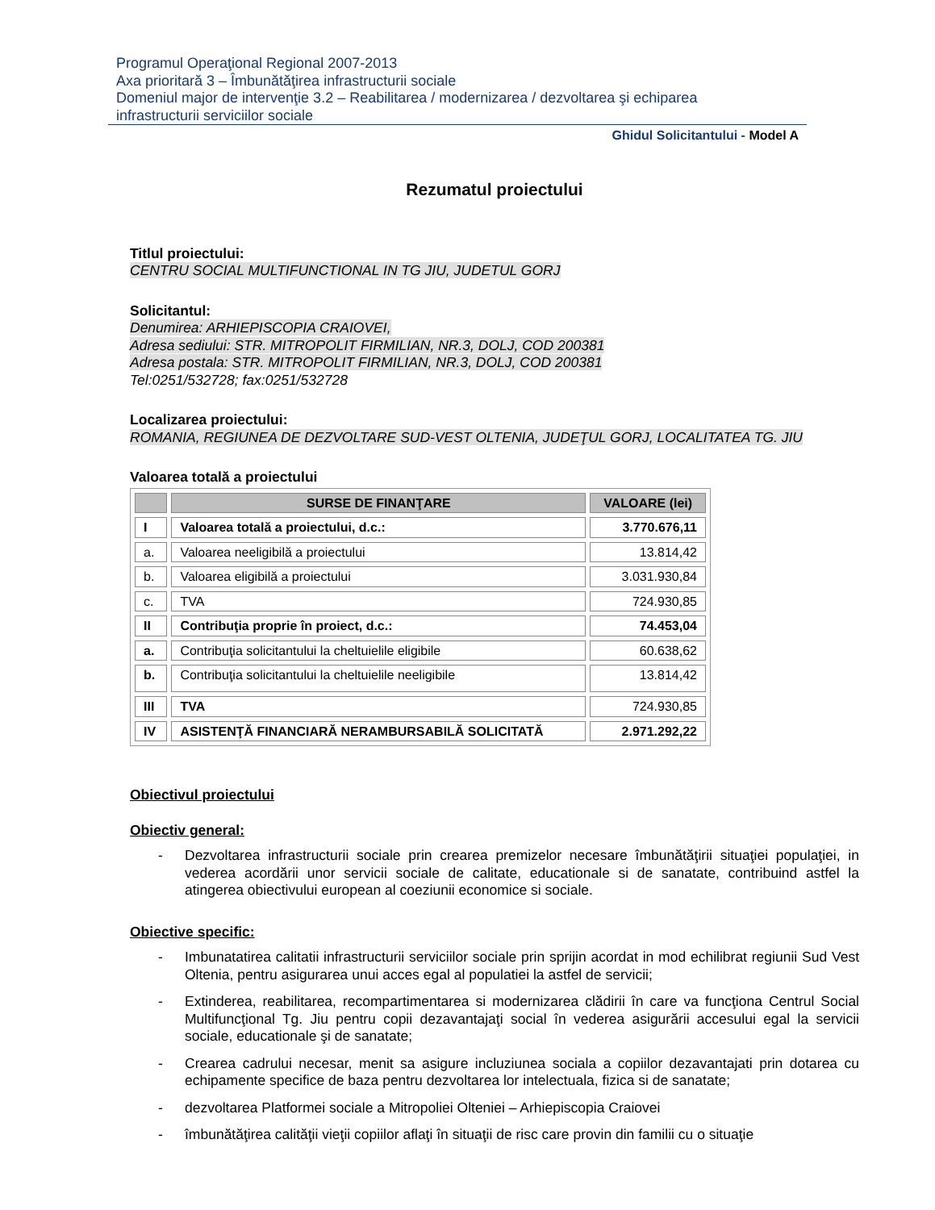Programul Operaţional Regional 2007-2013
Axa prioritară 3 – Îmbunătăţirea infrastructurii sociale
Domeniul major de intervenţie 3.2 – Reabilitarea / modernizarea / dezvoltarea şi echiparea
infrastructurii serviciilor sociale
Ghidul Solicitantului - Model A
Rezumatul proiectului
Titlul proiectului:
CENTRU SOCIAL MULTIFUNCTIONAL IN TG JIU, JUDETUL GORJ
Solicitantul:
Denumirea: ARHIEPISCOPIA CRAIOVEI,
Adresa sediului: STR. MITROPOLIT FIRMILIAN, NR.3, DOLJ, COD 200381
Adresa postala: STR. MITROPOLIT FIRMILIAN, NR.3, DOLJ, COD 200381
Tel:0251/532728; fax:0251/532728
Localizarea proiectului:
ROMANIA, REGIUNEA DE DEZVOLTARE SUD-VEST OLTENIA, JUDEŢUL GORJ, LOCALITATEA TG. JIU
Valoarea totală a proiectului
| | SURSE DE FINANŢARE | VALOARE (lei) |
| --- | --- | --- |
| I | Valoarea totală a proiectului, d.c.: | 3.770.676,11 |
| a. | Valoarea neeligibilă a proiectului | 13.814,42 |
| b. | Valoarea eligibilă a proiectului | 3.031.930,84 |
| c. | TVA | 724.930,85 |
| II | Contribuţia proprie în proiect, d.c.: | 74.453,04 |
| a. | Contribuţia solicitantului la cheltuielile eligibile | 60.638,62 |
| b. | Contribuţia solicitantului la cheltuielile neeligibile | 13.814,42 |
| III | TVA | 724.930,85 |
| IV | ASISTENŢĂ FINANCIARĂ NERAMBURSABILĂ SOLICITATĂ | 2.971.292,22 |
Obiectivul proiectului
Obiectiv general:
- Dezvoltarea infrastructurii sociale prin crearea premizelor necesare îmbunătăţirii situaţiei populaţiei, in vederea acordării unor servicii sociale de calitate, educationale si de sanatate, contribuind astfel la atingerea obiectivului european al coeziunii economice si sociale.
Obiective specific:
- Imbunatatirea calitatii infrastructurii serviciilor sociale prin sprijin acordat in mod echilibrat regiunii Sud Vest Oltenia, pentru asigurarea unui acces egal al populatiei la astfel de servicii;
- Extinderea, reabilitarea, recompartimentarea si modernizarea clădirii în care va funcţiona Centrul Social Multifuncţional Tg. Jiu pentru copii dezavantajaţi social în vederea asigurării accesului egal la servicii sociale, educationale şi de sanatate;
- Crearea cadrului necesar, menit sa asigure incluziunea sociala a copiilor dezavantajati prin dotarea cu echipamente specifice de baza pentru dezvoltarea lor intelectuala, fizica si de sanatate;
- dezvoltarea Platformei sociale a Mitropoliei Olteniei – Arhiepiscopia Craiovei
- îmbunătăţirea calităţii vieţii copiilor aflaţi în situaţii de risc care provin din familii cu o situaţie